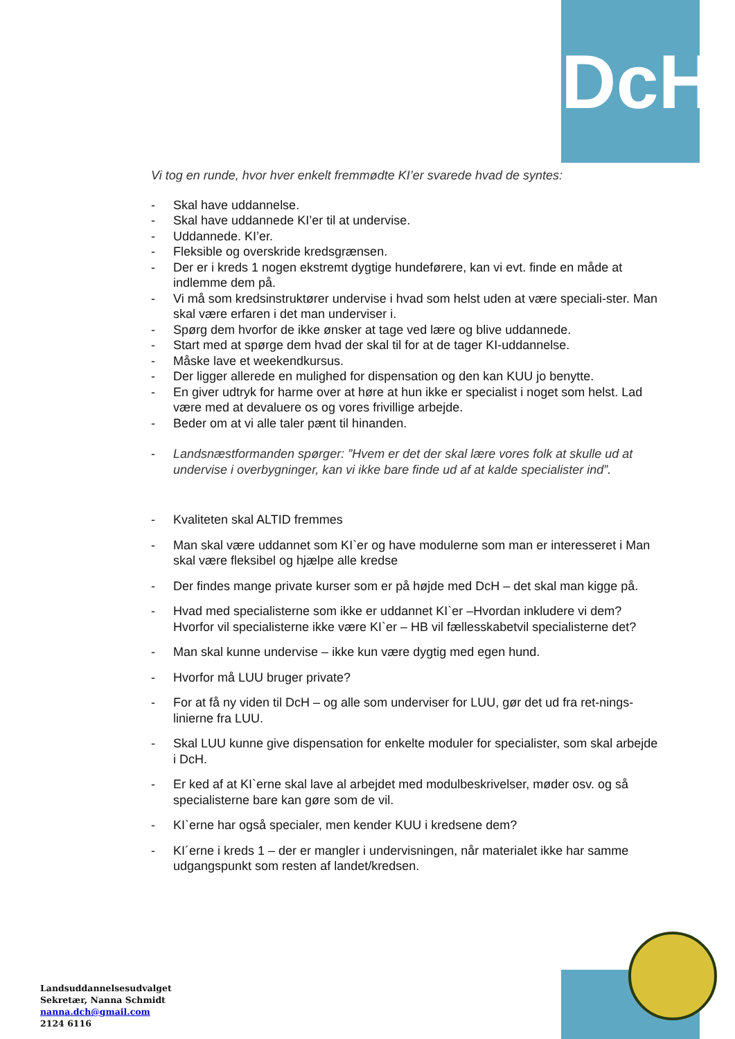DcH
Vi tog en runde, hvor hver enkelt fremmødte KI’er svarede hvad de syntes:
- Skal have uddannelse.
- Skal have uddannede KI’er til at undervise.
- Uddannede. KI’er.
- Fleksible og overskride kredsgrænsen.
- Der er i kreds 1 nogen ekstremt dygtige hundeførere, kan vi evt. finde en måde at indlemme dem på.
- Vi må som kredsinstruktører undervise i hvad som helst uden at være speciali-ster. Man skal være erfaren i det man underviser i.
- Spørg dem hvorfor de ikke ønsker at tage ved lære og blive uddannede.
- Start med at spørge dem hvad der skal til for at de tager KI-uddannelse.
- Måske lave et weekendkursus.
- Der ligger allerede en mulighed for dispensation og den kan KUU jo benytte.
- En giver udtryk for harme over at høre at hun ikke er specialist i noget som helst. Lad være med at devaluere os og vores frivillige arbejde.
- Beder om at vi alle taler pænt til hinanden.
- Landsnæstformanden spørger: ”Hvem er det der skal lære vores folk at skulle ud at undervise i overbygninger, kan vi ikke bare finde ud af at kalde specialister ind”.
- Kvaliteten skal ALTID fremmes
- Man skal være uddannet som KI`er og have modulerne som man er interesseret i Man skal være fleksibel og hjælpe alle kredse
- Der findes mange private kurser som er på højde med DcH – det skal man kigge på.
- Hvad med specialisterne som ikke er uddannet KI`er –Hvordan inkludere vi dem? Hvorfor vil specialisterne ikke være KI`er – HB vil fællesskabetvil specialisterne det?
- Man skal kunne undervise – ikke kun være dygtig med egen hund.
- Hvorfor må LUU bruger private?
- For at få ny viden til DcH – og alle som underviser for LUU, gør det ud fra ret-nings-linierne fra LUU.
- Skal LUU kunne give dispensation for enkelte moduler for specialister, som skal arbejde i DcH.
- Er ked af at KI`erne skal lave al arbejdet med modulbeskrivelser, møder osv. og så specialisterne bare kan gøre som de vil.
- KI`erne har også specialer, men kender KUU i kredsene dem?
- KI´erne i kreds 1 – der er mangler i undervisningen, når materialet ikke har samme udgangspunkt som resten af landet/kredsen.
Landsuddannelsesudvalget
Sekretær, Nanna Schmidt
nanna.dch@gmail.com
2124 6116